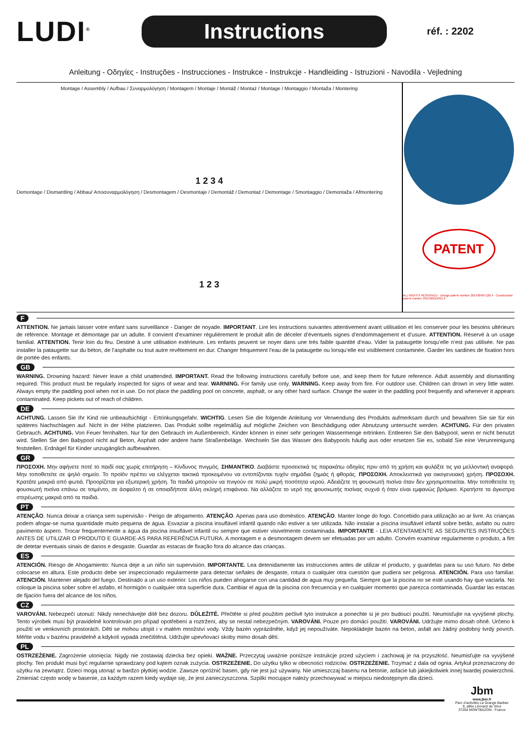LUDI<sup>®</sup>
Instructions
réf. : 2202
Anleitung - Οδηγίες - Instruções - Instrucciones - Instrukce - Instrukcje - Handleiding - Istruzioni - Navodila - Vejledning
Montage / Assembly / Aufbau / Συναρμολόγηση / Montagem / Montaje / Montáž / Montaż / Montage / Montaggio / Montaža / Montering
1 2 3 4
Demontage / Dismantling / Abbau/ Αποσυναρμολόγηση / Desmontagem / Desmontaje / Demontáž / Demontaż / Demontage / Smontaggio / Demontaža / Afmontering
1 2 3
PATENT
ALL RIGHTS RESERVED · Design patent number 201430407120.4 · Construction patent number 201420619011.3
F
ATTENTION. Ne jamais laisser votre enfant sans surveillance - Danger de noyade. IMPORTANT. Lire les instructions suivantes attentivement avant utilisation et les conserver pour les besoins ultérieurs de référence. Montage et démontage par un adulte. Il convient d’examiner régulièrement le produit afin de déceler d’éventuels signes d’endommagement et d’usure. ATTENTION. Réservé à un usage familial. ATTENTION. Tenir loin du feu. Destiné à une utilisation extérieure. Les enfants peuvent se noyer dans une très faible quantité d’eau. Vider la pataugette lorsqu’elle n’est pas utilisée. Ne pas installer la pataugette sur du béton, de l’asphalte ou tout autre revêtement en dur. Changer fréquement l’eau de la pataugette ou lorsqu’elle est visiblement contaminée. Garder les sardines de fixation hors de portée des enfants.
GB
WARNING. Drowning hazard: Never leave a child unattended. IMPORTANT. Read the following instructions carefully before use, and keep them for future reference. Adult assembly and dismantling required. This product must be regularly inspected for signs of wear and tear. WARNING. For family use only. WARNING. Keep away from fire. For outdoor use. Children can drown in very little water. Always empty the paddling pool when not in use. Do not place the paddling pool on concrete, asphalt, or any other hard surface. Change the water in the paddling pool frequently and whenever it appears contaminated. Keep pickets out of reach of children.
DE
ACHTUNG. Lassen Sie Ihr Kind nie unbeaufsichtigt - Ertrinkungsgefahr. WICHTIG. Lesen Sie die folgende Anleitung vor Verwendung des Produkts aufmerksam durch und bewahren Sie sie für ein späteres Nachschlagen auf. Nicht in der Höhe platzieren. Das Produkt sollte regelmäßig auf mögliche Zeichen von Beschädigung oder Abnutzung untersucht werden. ACHTUNG. Für den privaten Gebrauch. ACHTUNG. Von Feuer fernhalten. Nur für den Gebrauch im Außenbereich. Kinder können in einer sehr geringen Wassermenge ertrinken. Entleeren Sie den Babypool, wenn er nicht benutzt wird. Stellen Sie den Babypool nicht auf Beton, Asphalt oder andere harte Straßenbeläge. Wechseln Sie das Wasser des Babypools häufig aus oder ersetzen Sie es, sobald Sie eine Verunreinigung feststellen. Erdnägel für Kinder unzugänglich aufbewahren.
GR
ΠΡΟΣΟΧΗ. Μην αφήνετε ποτέ το παιδί σας χωρίς επιτήρηση – Κίνδυνος πνιγμός. ΣΗΜΑΝΤΙΚΟ. Διαβάστε προσεκτικά τις παρακάτω οδηγίες πριν από τη χρήση και φυλάξτε τις για μελλοντική αναφορά. Μην τοποθετείτε σε ψηλό σημείο. Το προϊόν πρέπει να ελέγχεται τακτικά προκειμένου να εντοπίζονται τυχόν σημάδια ζημιάς ή φθοράς. ΠΡΟΣΟΧΗ. Αποκλειστικά για οικογενειακή χρήση. ΠΡΟΣΟΧΗ. Κρατάτε μακριά από φωτιά. Προορίζεται για εξωτερική χρήση. Τα παιδιά μπορούν να πνιγούν σε πολύ μικρή ποσότητα νερού. Αδειάζετε τη φουσκωτή πισίνα όταν δεν χρησιμοποιείται. Μην τοποθετείτε τη φουσκωτή πισίνα επάνω σε τσιμέντο, σε άσφαλτο ή σε οποιαδήποτε άλλη σκληρή επιφάνεια. Να αλλάζετε το νερό της φουσκωτής πισίνας συχνά ή όταν είναι εμφανώς βρόμικο. Κρατήστε τα άγκιστρα στερέωσης μακριά από τα παιδιά.
PT
ATENÇÃO. Nunca deixar a criança sem supervisão - Perigo de afogamento. ATENÇÃO. Apenas para uso doméstico. ATENÇÃO. Manter longe do fogo. Concebido para utilização ao ar livre. As crianças podem afogar-se numa quantidade muito pequena de água. Esvaziar a piscina insuflável infantil quando não estiver a ser utilizada. Não instalar a piscina insuflável infantil sobre betão, asfalto ou outro pavimento áspero. Trocar frequentemente a água da piscina insuflável infantil ou sempre que estiver visivelmente contaminada. IMPORTANTE - LEIA ATENTAMENTE AS SEGUINTES INSTRUÇÕES ANTES DE UTILIZAR O PRODUTO E GUARDE-AS PARA REFERÊNCIA FUTURA. A montagem e a desmontagem devem ser efetuadas por um adulto. Convém examinar regularmente o produto, a fim de detetar eventuais sinais de danos e desgaste. Guardar as estacas de fixação fora do alcance das crianças.
ES
ATENCIÓN. Riesgo de Ahogamiento: Nunca deje a un niño sin supervisión. IMPORTANTE. Lea detenidamente las instrucciones antes de utilizar el producto, y guardelas para su uso futuro. No debe colocarse en altura. Este producto debe ser inspeccionado regularmente para detectar señales de desgaste, rotura o cualquier otra cuestión que pudiera ser peligrosa. ATENCIÓN. Para uso familiar. ATENCIÓN. Mantener alejado del fuego. Destinado a un uso exterior. Los niños pueden ahogarse con una cantidad de agua muy pequeña. Siempre que la piscina no se esté usando hay que vaciarla. No coloque la piscina sober sobre el asfalto, el hormigón o cualquier otra superficie dura. Cambiar el agua de la piscina con frecuencia y en cualquier momento que parezca contaminada. Guardar las estacas de fijación fuera del alcance de los niños.
CZ
VAROVÁNI. Nebezpečí utonutí: Nikdy nenechávejte dítě bez dozoru. DŮLEŽITÉ. Přečtěte si před použitím pečlivě tyto instrukce a ponechte si je pro budoucí použití. Neumisťujte na vyvýšené plochy. Tento výrobek musí být pravidelně kontrolován pro případ opotřebení a roztržení, aby se nestal nebezpečným. VAROVÁNI. Pouze pro domácí použití. VAROVÁNI. Udržujte mimo dosah ohně. Určeno k použití ve venkovních prostorách. Děti se mohou utopit i v malém množství vody. Vždy bazén vyprázdněte, když jej nepoužíváte. Nepokládejte bazén na beton, asfalt ani žádný podobný tvrdý povrch. Měňte vodu v bazénu pravidelně a kdykoli vypadá znečištěná. Udržujte upevňovací skoby mimo dosah dětí.
PL
OSTRZEŻENIE. Zagrożenie utonięcia: Nigdy nie zostawiaj dziecka bez opieki. WAŻNE. Przeczytaj uważnie poniższe instrukcje przed użyciem i zachowaj je na przyszłość. Neumisťujte na vyvýšené plochy. Ten produkt musi być regularnie sprawdzany pod kątem oznak zużycia. OSTRZEŻENIE. Do użytku tylko w obecności rodziców. OSTRZEŻENIE. Trzymać z dala od ognia. Artykuł przeznaczony do użytku na zewnątrz. Dzieci mogą utonąć w bardzo płytkiej wodzie. Zawsze opróżnić basen, gdy nie jest już używany. Nie umieszczaj basenu na betonie, asfacie lub jakiejkolwiek innej twardej powierzchnii. Zmieniać często wodę w basenie, za każdym razem kiedy wydaje się, że jest zanieczyszczona. Szpilki mocujące należy przechowywać w miejscu niedostępnym dla dzieci.
Jbm
www.jbm.fr
Parc d’activités La Grange Barbier
9, allée Léonard de Vinci
37250 MONTBAZON - France